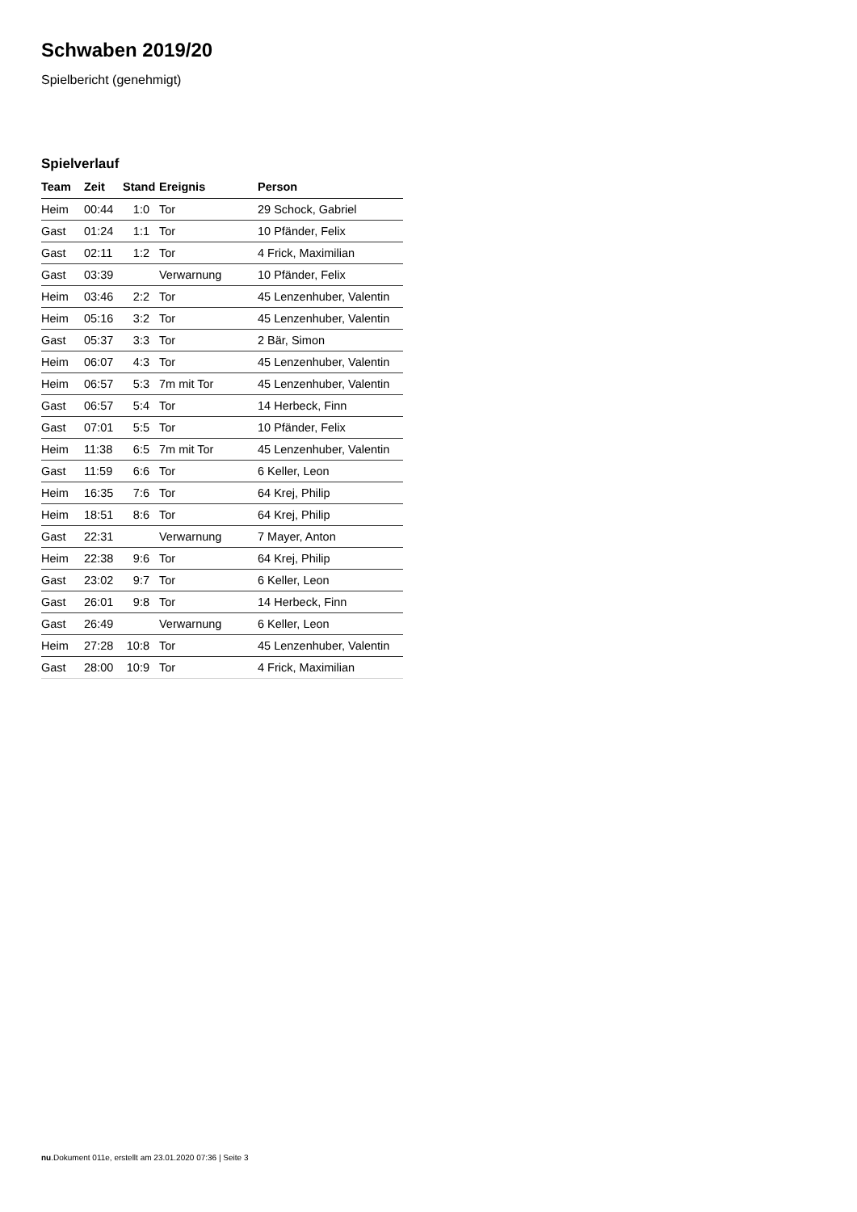Schwaben 2019/20
Spielbericht (genehmigt)
Spielverlauf
| Team | Zeit | Stand | Ereignis | Person |
| --- | --- | --- | --- | --- |
| Heim | 00:44 | 1:0 | Tor | 29 Schock, Gabriel |
| Gast | 01:24 | 1:1 | Tor | 10 Pfänder, Felix |
| Gast | 02:11 | 1:2 | Tor | 4 Frick, Maximilian |
| Gast | 03:39 | | Verwarnung | 10 Pfänder, Felix |
| Heim | 03:46 | 2:2 | Tor | 45 Lenzenhuber, Valentin |
| Heim | 05:16 | 3:2 | Tor | 45 Lenzenhuber, Valentin |
| Gast | 05:37 | 3:3 | Tor | 2 Bär, Simon |
| Heim | 06:07 | 4:3 | Tor | 45 Lenzenhuber, Valentin |
| Heim | 06:57 | 5:3 | 7m mit Tor | 45 Lenzenhuber, Valentin |
| Gast | 06:57 | 5:4 | Tor | 14 Herbeck, Finn |
| Gast | 07:01 | 5:5 | Tor | 10 Pfänder, Felix |
| Heim | 11:38 | 6:5 | 7m mit Tor | 45 Lenzenhuber, Valentin |
| Gast | 11:59 | 6:6 | Tor | 6 Keller, Leon |
| Heim | 16:35 | 7:6 | Tor | 64 Krej, Philip |
| Heim | 18:51 | 8:6 | Tor | 64 Krej, Philip |
| Gast | 22:31 | | Verwarnung | 7 Mayer, Anton |
| Heim | 22:38 | 9:6 | Tor | 64 Krej, Philip |
| Gast | 23:02 | 9:7 | Tor | 6 Keller, Leon |
| Gast | 26:01 | 9:8 | Tor | 14 Herbeck, Finn |
| Gast | 26:49 | | Verwarnung | 6 Keller, Leon |
| Heim | 27:28 | 10:8 | Tor | 45 Lenzenhuber, Valentin |
| Gast | 28:00 | 10:9 | Tor | 4 Frick, Maximilian |
nu.Dokument 011e, erstellt am 23.01.2020 07:36 | Seite 3